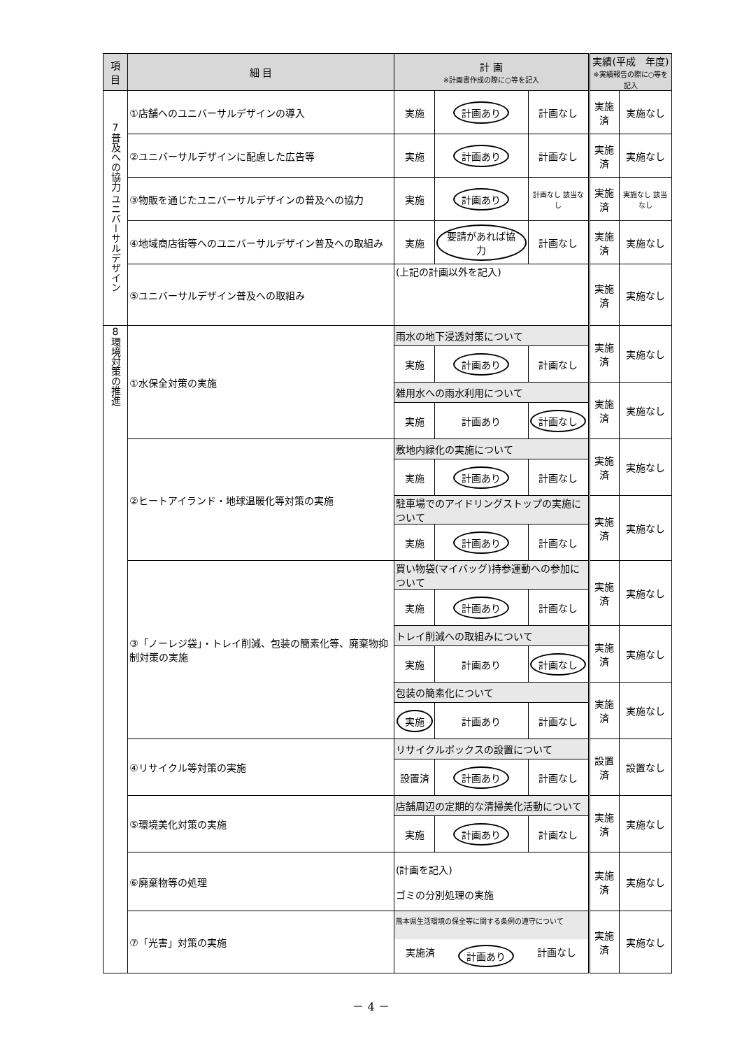| 項 目 | 細 目 | 計 画 ※計画書作成の際に○等を記入 | | | 実績(平成 年度) ※実績報告の際に○等を記入 | |
| --- | --- | --- | --- | --- | --- | --- |
| 7 普及への協力 ユニバーサルデザイン | ①店舗へのユニバーサルデザインの導入 | 実施 | 計画あり | 計画なし | 実施済 | 実施なし |
| | ②ユニバーサルデザインに配慮した広告等 | 実施 | 計画あり | 計画なし | 実施済 | 実施なし |
| | ③物販を通じたユニバーサルデザインの普及への協力 | 実施 | 計画あり | 計画なし 該当なし | 実施済 | 実施なし 該当なし |
| | ④地域商店街等へのユニバーサルデザイン普及への取組み | 実施 | 要請があれば協力 | 計画なし | 実施済 | 実施なし |
| | ⑤ユニバーサルデザイン普及への取組み | (上記の計画以外を記入) | | | 実施済 | 実施なし |
| 8 環境対策の推進 | ①水保全対策の実施 | 雨水の地下浸透対策について | | | 実施済 | 実施なし |
| | | 実施 | 計画あり | 計画なし | | |
| | | 雑用水への雨水利用について | | | 実施済 | 実施なし |
| | | 実施 | 計画あり | 計画なし | | |
| | ②ヒートアイランド・地球温暖化等対策の実施 | 敷地内緑化の実施について | | | 実施済 | 実施なし |
| | | 実施 | 計画あり | 計画なし | | |
| | | 駐車場でのアイドリングストップの実施について | | | 実施済 | 実施なし |
| | | 実施 | 計画あり | 計画なし | | |
| | ③「ノーレジ袋」・トレイ削減、包装の簡素化等、廃棄物抑制対策の実施 | 買い物袋(マイバッグ)持参運動への参加について | | | 実施済 | 実施なし |
| | | 実施 | 計画あり | 計画なし | | |
| | | トレイ削減への取組みについて | | | 実施済 | 実施なし |
| | | 実施 | 計画あり | 計画なし | | |
| | | 包装の簡素化について | | | 実施済 | 実施なし |
| | | 実施 | 計画あり | 計画なし | | |
| | ④リサイクル等対策の実施 | リサイクルボックスの設置について | | | 設置済 | 設置なし |
| | | 設置済 | 計画あり | 計画なし | | |
| | ⑤環境美化対策の実施 | 店舗周辺の定期的な清掃美化活動について | | | 実施済 | 実施なし |
| | | 実施 | 計画あり | 計画なし | | |
| | ⑥廃棄物等の処理 | (計画を記入) ゴミの分別処理の実施 | | | 実施済 | 実施なし |
| | ⑦「光害」対策の実施 | 熊本県生活環境の保全等に関する条例の遵守について 実施済 計画あり 計画なし | | | 実施済 | 実施なし |
－ 4 －